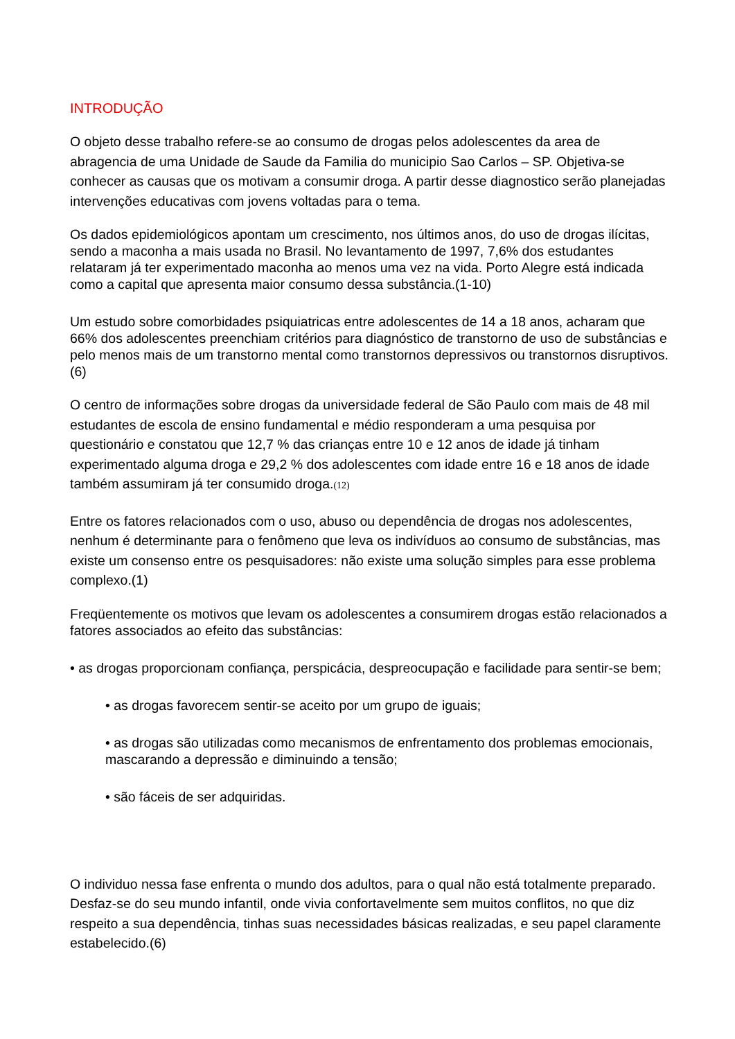INTRODUÇÃO
O objeto desse trabalho refere-se ao consumo de drogas pelos adolescentes da area de abragencia de uma Unidade de Saude da Familia do municipio Sao Carlos – SP. Objetiva-se conhecer as causas que os motivam a consumir droga. A partir desse diagnostico serão planejadas intervenções educativas com jovens voltadas para o tema.
Os dados epidemiológicos apontam um crescimento, nos últimos anos, do uso de drogas ilícitas, sendo a maconha a mais usada no Brasil. No levantamento de 1997, 7,6% dos estudantes relataram já ter experimentado maconha ao menos uma vez na vida. Porto Alegre está indicada como a capital que apresenta maior consumo dessa substância.(1-10)
Um estudo sobre comorbidades psiquiatricas entre adolescentes de 14 a 18 anos, acharam que 66% dos adolescentes preenchiam critérios para diagnóstico de transtorno de uso de substâncias e pelo menos mais de um transtorno mental como transtornos depressivos ou transtornos disruptivos.(6)
O centro de informações sobre drogas da universidade federal de São Paulo com mais de 48 mil estudantes de escola de ensino fundamental e médio responderam a uma pesquisa por questionário e constatou que 12,7 % das crianças entre 10 e 12 anos de idade já tinham experimentado alguma droga e 29,2 % dos adolescentes com idade entre 16 e 18 anos de idade também assumiram já ter consumido droga.(12)
Entre os fatores relacionados com o uso, abuso ou dependência de drogas nos adolescentes, nenhum é determinante para o fenômeno que leva os indivíduos ao consumo de substâncias, mas existe um consenso entre os pesquisadores: não existe uma solução simples para esse problema complexo.(1)
Freqüentemente os motivos que levam os adolescentes a consumirem drogas estão relacionados a fatores associados ao efeito das substâncias:
• as drogas proporcionam confiança, perspicácia, despreocupação e facilidade para sentir-se bem;
• as drogas favorecem sentir-se aceito por um grupo de iguais;
• as drogas são utilizadas como mecanismos de enfrentamento dos problemas emocionais, mascarando a depressão e diminuindo a tensão;
• são fáceis de ser adquiridas.
O individuo nessa fase enfrenta o mundo dos adultos, para o qual não está totalmente preparado. Desfaz-se do seu mundo infantil, onde vivia confortavelmente sem muitos conflitos, no que diz respeito a sua dependência, tinhas suas necessidades básicas realizadas, e seu papel claramente estabelecido.(6)